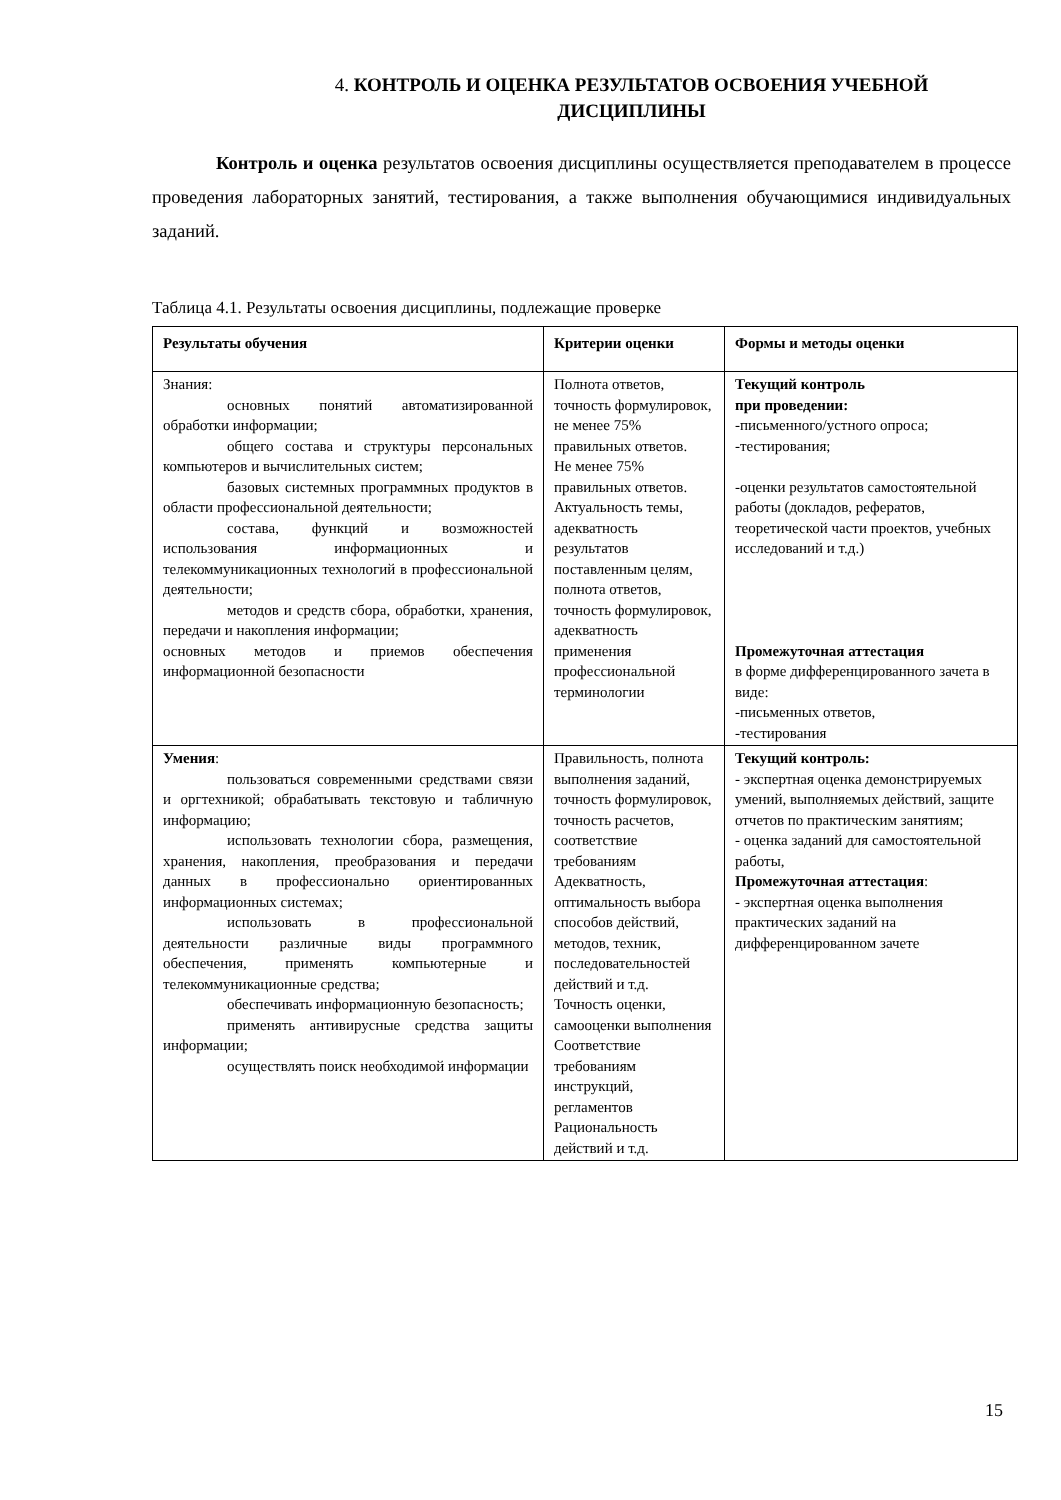4. КОНТРОЛЬ И ОЦЕНКА РЕЗУЛЬТАТОВ ОСВОЕНИЯ УЧЕБНОЙ
ДИСЦИПЛИНЫ
Контроль и оценка результатов освоения дисциплины осуществляется преподавателем в процессе проведения лабораторных занятий, тестирования, а также выполнения обучающимися индивидуальных заданий.
Таблица 4.1. Результаты освоения дисциплины, подлежащие проверке
| Результаты обучения | Критерии оценки | Формы и методы оценки |
| --- | --- | --- |
| Знания: основных понятий автоматизированной обработки информации; общего состава и структуры персональных компьютеров и вычислительных систем; базовых системных программных продуктов в области профессиональной деятельности; состава, функций и возможностей использования информационных и телекоммуникационных технологий в профессиональной деятельности; методов и средств сбора, обработки, хранения, передачи и накопления информации; основных методов и приемов обеспечения информационной безопасности | Полнота ответов, точность формулировок, не менее 75% правильных ответов. Не менее 75% правильных ответов. Актуальность темы, адекватность результатов поставленным целям, полнота ответов, точность формулировок, адекватность применения профессиональной терминологии | Текущий контроль при проведении: -письменного/устного опроса; -тестирования; -оценки результатов самостоятельной работы (докладов, рефератов, теоретической части проектов, учебных исследований и т.д.) Промежуточная аттестация в форме дифференцированного зачета в виде: -письменных ответов, -тестирования |
| Умения : пользоваться современными средствами связи и оргтехникой; обрабатывать текстовую и табличную информацию; использовать технологии сбора, размещения, хранения, накопления, преобразования и передачи данных в профессионально ориентированных информационных системах; использовать в профессиональной деятельности различные виды программного обеспечения, применять компьютерные и телекоммуникационные средства; обеспечивать информационную безопасность; применять антивирусные средства защиты информации; осуществлять поиск необходимой информации | Правильность, полнота выполнения заданий, точность формулировок, точность расчетов, соответствие требованиям Адекватность, оптимальность выбора способов действий, методов, техник, последовательностей действий и т.д. Точность оценки, самооценки выполнения Соответствие требованиям инструкций, регламентов Рациональность действий и т.д. | Текущий контроль: - экспертная оценка демонстрируемых умений, выполняемых действий, защите отчетов по практическим занятиям; - оценка заданий для самостоятельной работы, Промежуточная аттестация : - экспертная оценка выполнения практических заданий на дифференцированном зачете |
15